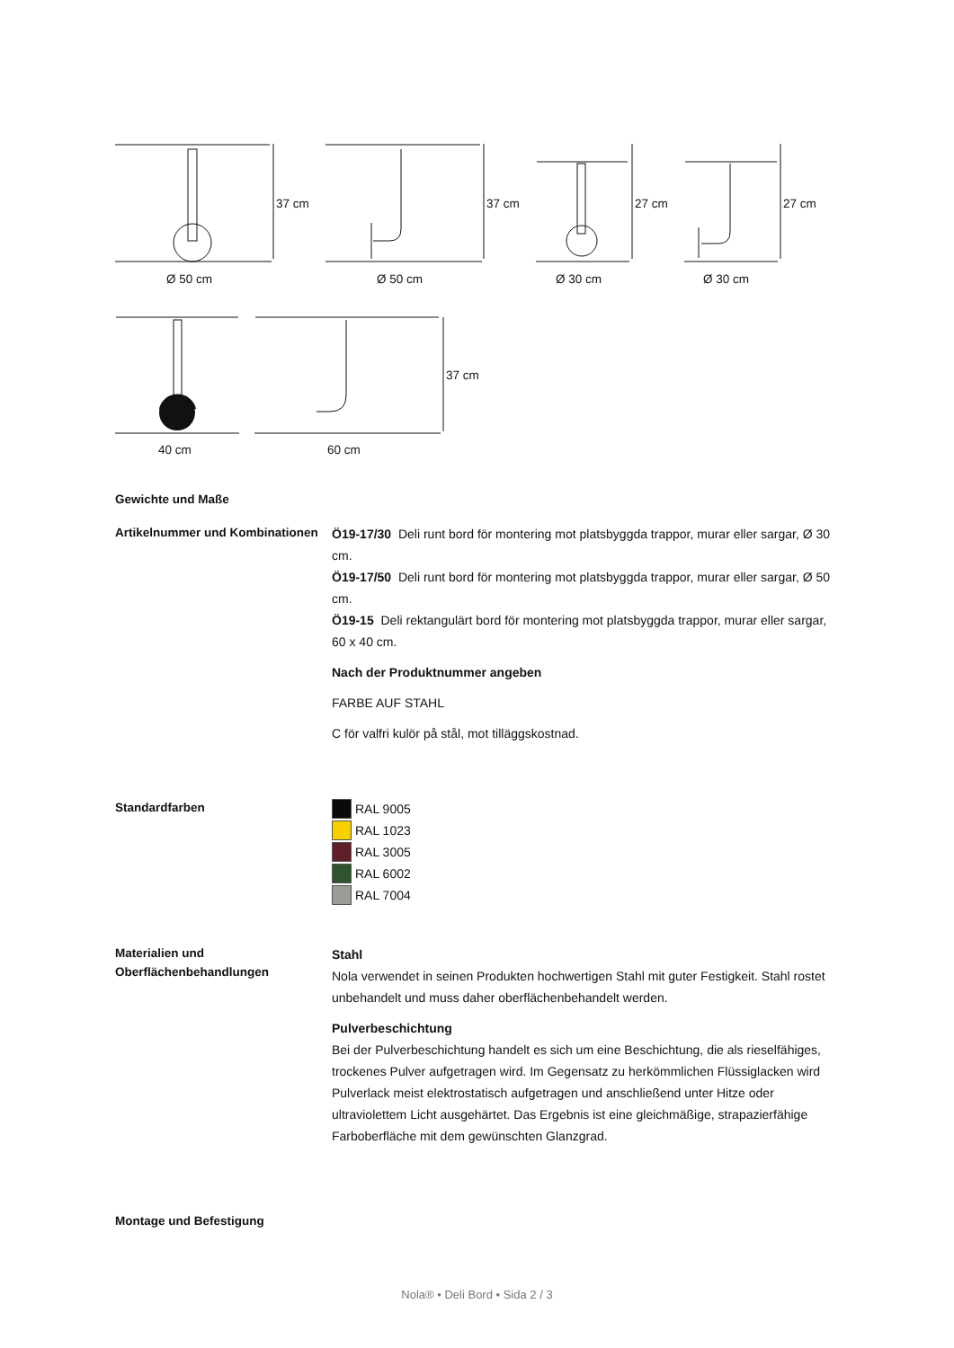37 cm
37 cm
27 cm
27 cm
37 cm
Ø 50 cm
Ø 50 cm
Ø 30 cm
Ø 30 cm
40 cm
60 cm
Gewichte und Maße
Artikelnummer und Kombinationen
Ö19-17/30 Deli runt bord för montering mot platsbyggda trappor, murar eller sargar, Ø 30 cm.
Ö19-17/50 Deli runt bord för montering mot platsbyggda trappor, murar eller sargar, Ø 50 cm.
Ö19-15 Deli rektangulärt bord för montering mot platsbyggda trappor, murar eller sargar, 60 x 40 cm.
Nach der Produktnummer angeben
FARBE AUF STAHL
C för valfri kulör på stål, mot tilläggskostnad.
Standardfarben
RAL 9005
RAL 1023
RAL 3005
RAL 6002
RAL 7004
Materialien und Oberflächenbehandlungen
Stahl
Nola verwendet in seinen Produkten hochwertigen Stahl mit guter Festigkeit. Stahl rostet unbehandelt und muss daher oberflächenbehandelt werden.
Pulverbeschichtung
Bei der Pulverbeschichtung handelt es sich um eine Beschichtung, die als rieselfähiges, trockenes Pulver aufgetragen wird. Im Gegensatz zu herkömmlichen Flüssiglacken wird Pulverlack meist elektrostatisch aufgetragen und anschließend unter Hitze oder ultraviolettem Licht ausgehärtet. Das Ergebnis ist eine gleichmäßige, strapazierfähige Farboberfläche mit dem gewünschten Glanzgrad.
Montage und Befestigung
Nola® • Deli Bord • Sida 2 / 3